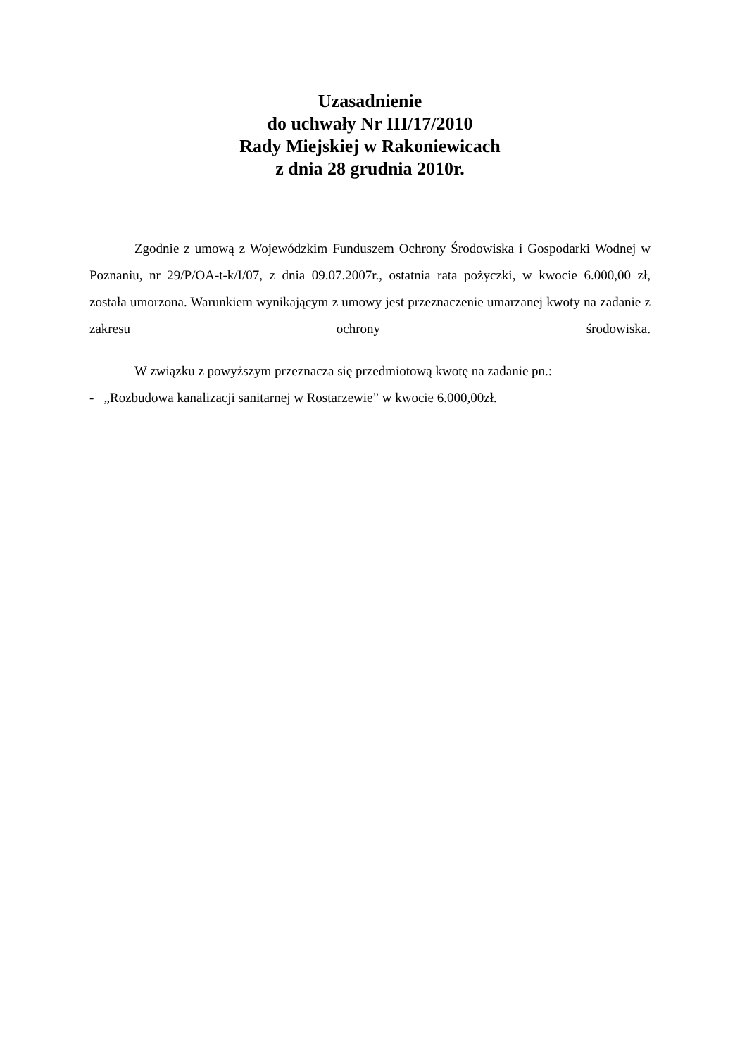Uzasadnienie
do uchwały Nr III/17/2010
Rady Miejskiej w Rakoniewicach
z dnia 28 grudnia 2010r.
Zgodnie z umową z Wojewódzkim Funduszem Ochrony Środowiska i Gospodarki Wodnej w Poznaniu, nr 29/P/OA-t-k/I/07, z dnia 09.07.2007r., ostatnia rata pożyczki, w kwocie 6.000,00 zł, została umorzona. Warunkiem wynikającym z umowy jest przeznaczenie umarzanej kwoty na zadanie z zakresu ochrony środowiska.
W związku z powyższym przeznacza się przedmiotową kwotę na zadanie pn.:
- „Rozbudowa kanalizacji sanitarnej w Rostarzewie” w kwocie 6.000,00zł.